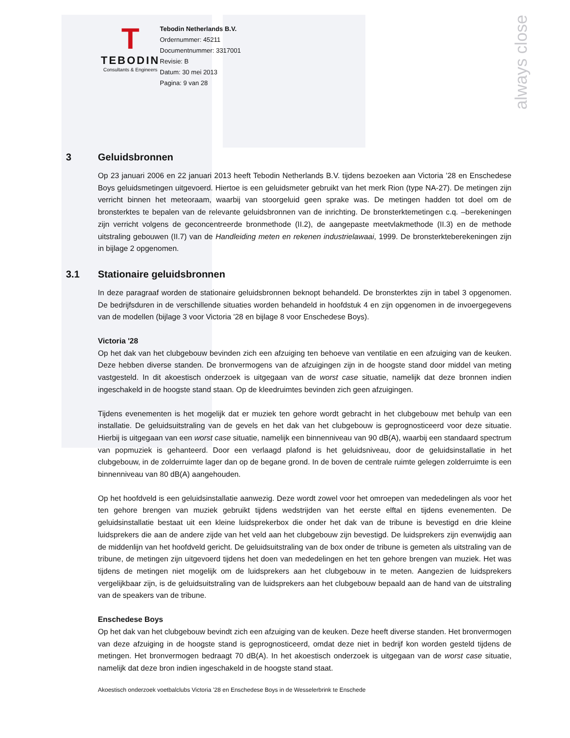always close
T
TEBODIN
Consultants & Engineers
Tebodin Netherlands B.V.
Ordernummer: 45211
Documentnummer: 3317001
Revisie: B
Datum: 30 mei 2013
Pagina: 9 van 28
3 Geluidsbronnen
Op 23 januari 2006 en 22 januari 2013 heeft Tebodin Netherlands B.V. tijdens bezoeken aan Victoria ’28 en Enschedese Boys geluidsmetingen uitgevoerd. Hiertoe is een geluidsmeter gebruikt van het merk Rion (type NA-27). De metingen zijn verricht binnen het meteoraam, waarbij van stoorgeluid geen sprake was. De metingen hadden tot doel om de bronsterktes te bepalen van de relevante geluidsbronnen van de inrichting. De bronsterktemetingen c.q. –berekeningen zijn verricht volgens de geconcentreerde bronmethode (II.2), de aangepaste meetvlakmethode (II.3) en de methode uitstraling gebouwen (II.7) van de Handleiding meten en rekenen industrielawaai, 1999. De bronsterkteberekeningen zijn in bijlage 2 opgenomen.
3.1 Stationaire geluidsbronnen
In deze paragraaf worden de stationaire geluidsbronnen beknopt behandeld. De bronsterktes zijn in tabel 3 opgenomen. De bedrijfsduren in de verschillende situaties worden behandeld in hoofdstuk 4 en zijn opgenomen in de invoergegevens van de modellen (bijlage 3 voor Victoria '28 en bijlage 8 voor Enschedese Boys).
Victoria '28
Op het dak van het clubgebouw bevinden zich een afzuiging ten behoeve van ventilatie en een afzuiging van de keuken. Deze hebben diverse standen. De bronvermogens van de afzuigingen zijn in de hoogste stand door middel van meting vastgesteld. In dit akoestisch onderzoek is uitgegaan van de worst case situatie, namelijk dat deze bronnen indien ingeschakeld in de hoogste stand staan. Op de kleedruimtes bevinden zich geen afzuigingen.
Tijdens evenementen is het mogelijk dat er muziek ten gehore wordt gebracht in het clubgebouw met behulp van een installatie. De geluidsuitstraling van de gevels en het dak van het clubgebouw is geprognosticeerd voor deze situatie. Hierbij is uitgegaan van een worst case situatie, namelijk een binnenniveau van 90 dB(A), waarbij een standaard spectrum van popmuziek is gehanteerd. Door een verlaagd plafond is het geluidsniveau, door de geluidsinstallatie in het clubgebouw, in de zolderruimte lager dan op de begane grond. In de boven de centrale ruimte gelegen zolderruimte is een binnenniveau van 80 dB(A) aangehouden.
Op het hoofdveld is een geluidsinstallatie aanwezig. Deze wordt zowel voor het omroepen van mededelingen als voor het ten gehore brengen van muziek gebruikt tijdens wedstrijden van het eerste elftal en tijdens evenementen. De geluidsinstallatie bestaat uit een kleine luidsprekerbox die onder het dak van de tribune is bevestigd en drie kleine luidsprekers die aan de andere zijde van het veld aan het clubgebouw zijn bevestigd. De luidsprekers zijn evenwijdig aan de middenlijn van het hoofdveld gericht. De geluidsuitstraling van de box onder de tribune is gemeten als uitstraling van de tribune, de metingen zijn uitgevoerd tijdens het doen van mededelingen en het ten gehore brengen van muziek. Het was tijdens de metingen niet mogelijk om de luidsprekers aan het clubgebouw in te meten. Aangezien de luidsprekers vergelijkbaar zijn, is de geluidsuitstraling van de luidsprekers aan het clubgebouw bepaald aan de hand van de uitstraling van de speakers van de tribune.
Enschedese Boys
Op het dak van het clubgebouw bevindt zich een afzuiging van de keuken. Deze heeft diverse standen. Het bronvermogen van deze afzuiging in de hoogste stand is geprognosticeerd, omdat deze niet in bedrijf kon worden gesteld tijdens de metingen. Het bronvermogen bedraagt 70 dB(A). In het akoestisch onderzoek is uitgegaan van de worst case situatie, namelijk dat deze bron indien ingeschakeld in de hoogste stand staat.
Akoestisch onderzoek voetbalclubs Victoria ’28 en Enschedese Boys in de Wesselerbrink te Enschede